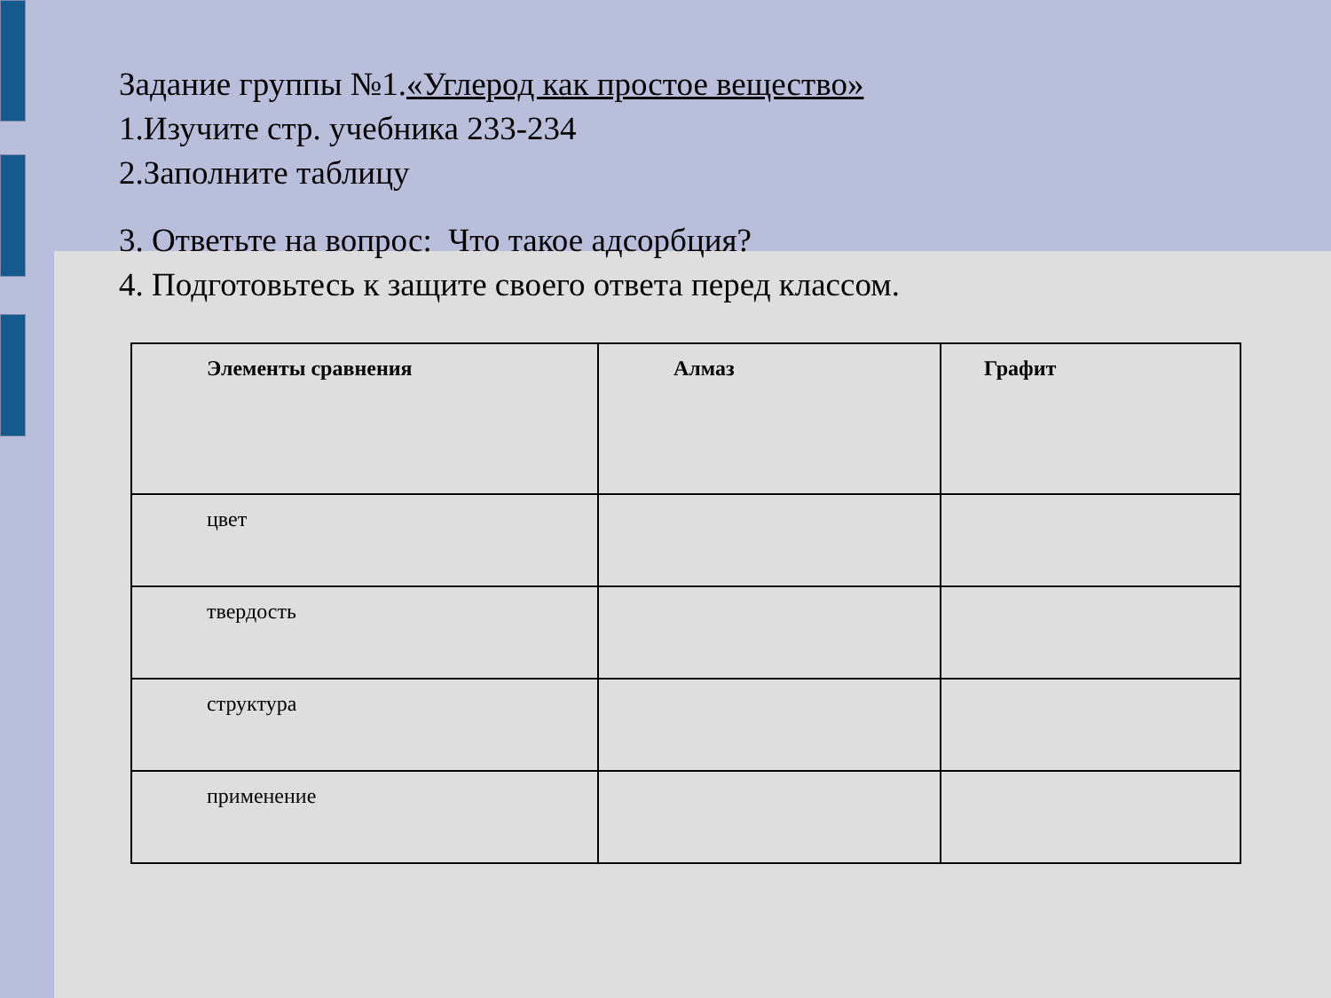Задание группы №1.«Углерод как простое вещество»
1.Изучите стр. учебника 233-234
2.Заполните таблицу
3. Ответьте на вопрос: Что такое адсорбция?
4. Подготовьтесь к защите своего ответа перед классом.
| Элементы сравнения | Алмаз | Графит |
| --- | --- | --- |
| цвет | | |
| твердость | | |
| структура | | |
| применение | | |